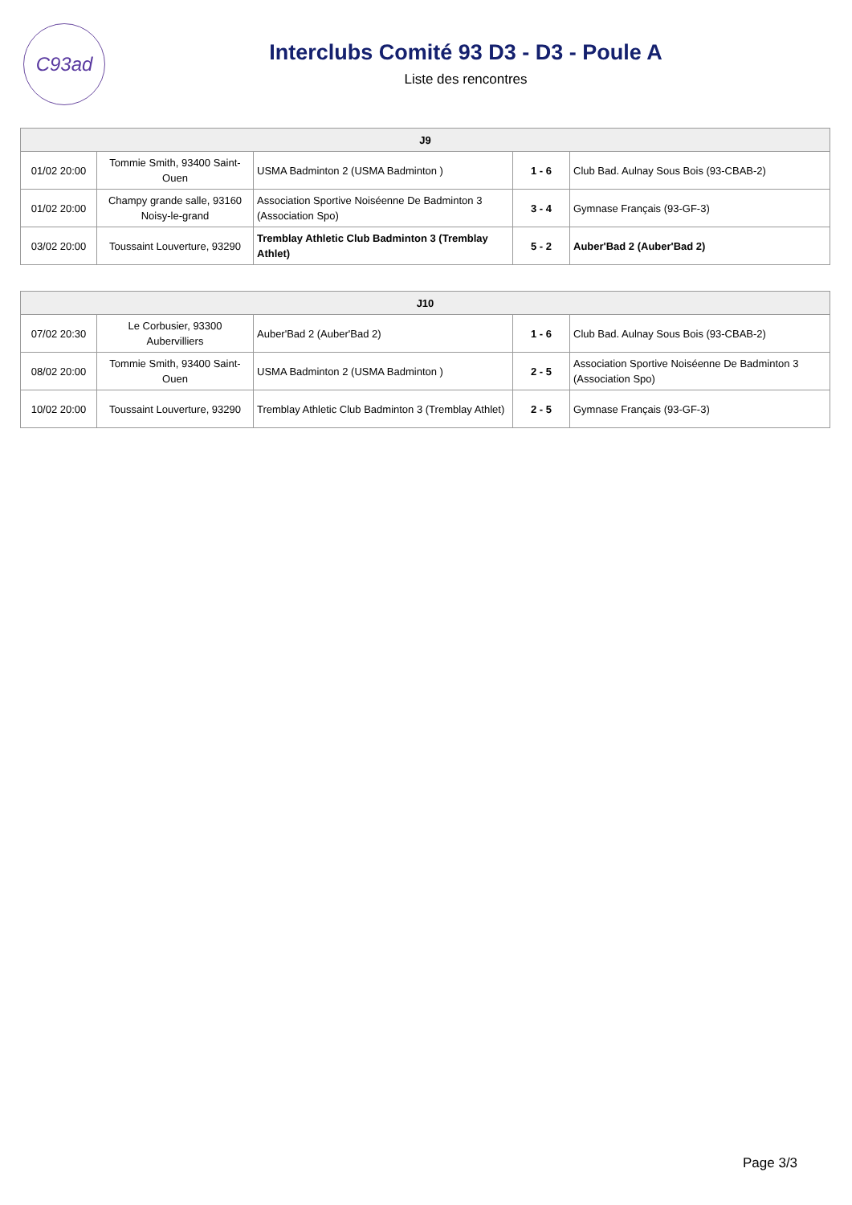C93ad
Interclubs Comité 93 D3 - D3 - Poule A
Liste des rencontres
| J9 | | | | |
| --- | --- | --- | --- | --- |
| 01/02 20:00 | Tommie Smith, 93400 Saint-Ouen | USMA Badminton 2 (USMA Badminton ) | 1 - 6 | Club Bad. Aulnay Sous Bois (93-CBAB-2) |
| 01/02 20:00 | Champy grande salle, 93160 Noisy-le-grand | Association Sportive Noiséenne De Badminton 3 (Association Spo) | 3 - 4 | Gymnase Français (93-GF-3) |
| 03/02 20:00 | Toussaint Louverture, 93290 | Tremblay Athletic Club Badminton 3 (Tremblay Athlet) | 5 - 2 | Auber'Bad 2 (Auber'Bad 2) |
| J10 | | | | |
| --- | --- | --- | --- | --- |
| 07/02 20:30 | Le Corbusier, 93300 Aubervilliers | Auber'Bad 2 (Auber'Bad 2) | 1 - 6 | Club Bad. Aulnay Sous Bois (93-CBAB-2) |
| 08/02 20:00 | Tommie Smith, 93400 Saint-Ouen | USMA Badminton 2 (USMA Badminton ) | 2 - 5 | Association Sportive Noiséenne De Badminton 3 (Association Spo) |
| 10/02 20:00 | Toussaint Louverture, 93290 | Tremblay Athletic Club Badminton 3 (Tremblay Athlet) | 2 - 5 | Gymnase Français (93-GF-3) |
Page 3/3